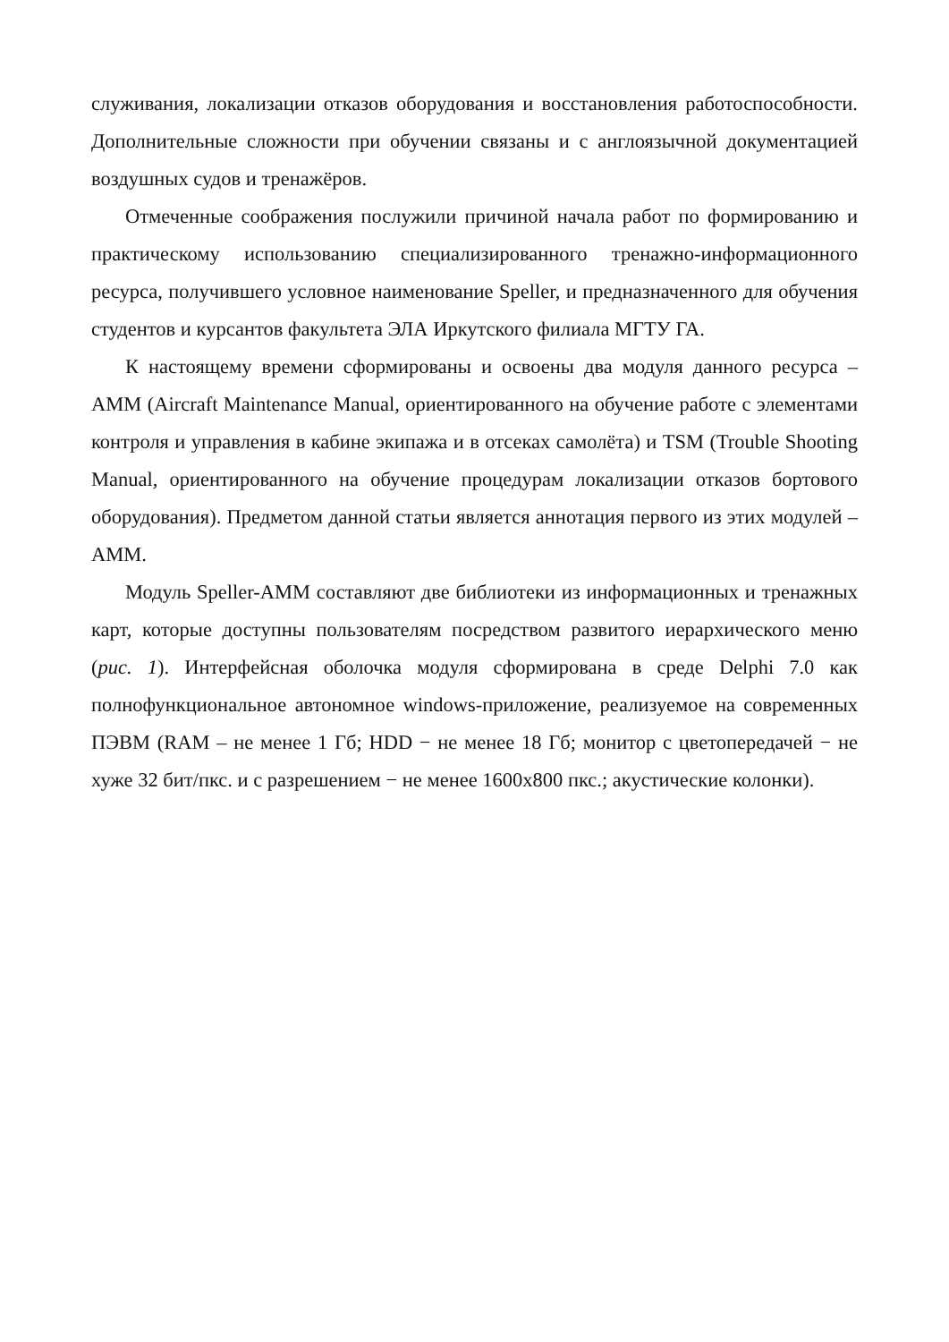служивания, локализации отказов оборудования и восстановления работоспособности. Дополнительные сложности при обучении связаны и с англоязычной документацией воздушных судов и тренажёров.
Отмеченные соображения послужили причиной начала работ по формированию и практическому использованию специализированного тренажно-информационного ресурса, получившего условное наименование Speller, и предназначенного для обучения студентов и курсантов факультета ЭЛА Иркутского филиала МГТУ ГА.
К настоящему времени сформированы и освоены два модуля данного ресурса – AMM (Aircraft Maintenance Manual, ориентированного на обучение работе с элементами контроля и управления в кабине экипажа и в отсеках самолёта) и TSM (Trouble Shooting Manual, ориентированного на обучение процедурам локализации отказов бортового оборудования). Предметом данной статьи является аннотация первого из этих модулей – AMM.
Модуль Speller-AMM составляют две библиотеки из информационных и тренажных карт, которые доступны пользователям посредством развитого иерархического меню (рис. 1). Интерфейсная оболочка модуля сформирована в среде Delphi 7.0 как полнофункциональное автономное windows-приложение, реализуемое на современных ПЭВМ (RAM – не менее 1 Гб; HDD − не менее 18 Гб; монитор с цветопередачей − не хуже 32 бит/пкс. и с разрешением − не менее 1600x800 пкс.; акустические колонки).